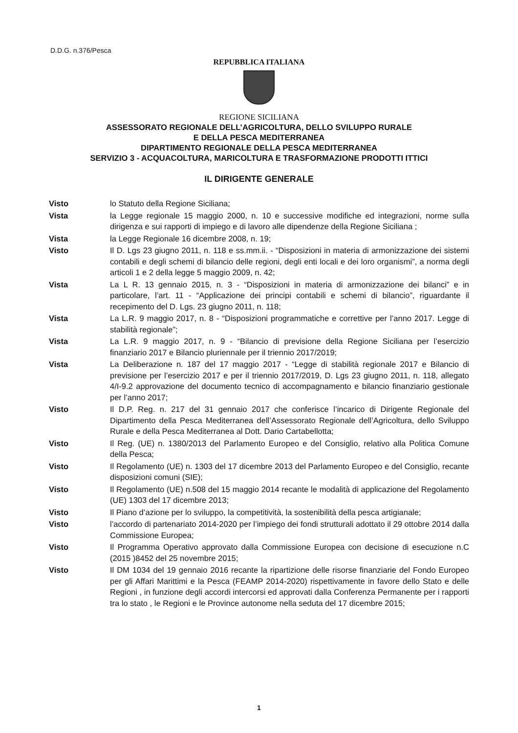D.D.G. n.376/Pesca
REPUBBLICA ITALIANA
REGIONE SICILIANA
ASSESSORATO REGIONALE DELL’AGRICOLTURA, DELLO SVILUPPO RURALE
E DELLA PESCA MEDITERRANEA
DIPARTIMENTO REGIONALE DELLA PESCA MEDITERRANEA
SERVIZIO 3 - ACQUACOLTURA, MARICOLTURA E TRASFORMAZIONE PRODOTTI ITTICI
IL DIRIGENTE GENERALE
| Visto | lo Statuto della Regione Siciliana; |
| Vista | la Legge regionale 15 maggio 2000, n. 10 e successive modifiche ed integrazioni, norme sulla dirigenza e sui rapporti di impiego e di lavoro alle dipendenze della Regione Siciliana ; |
| Vista | la Legge Regionale 16 dicembre 2008, n. 19; |
| Visto | Il D. Lgs 23 giugno 2011, n. 118 e ss.mm.ii. - “Disposizioni in materia di armonizzazione dei sistemi contabili e degli schemi di bilancio delle regioni, degli enti locali e dei loro organismi”, a norma degli articoli 1 e 2 della legge 5 maggio 2009, n. 42; |
| Vista | La L R. 13 gennaio 2015, n. 3 - “Disposizioni in materia di armonizzazione dei bilanci” e in particolare, l’art. 11 - “Applicazione dei principi contabili e schemi di bilancio”, riguardante il recepimento del D. Lgs. 23 giugno 2011, n. 118; |
| Vista | La L.R. 9 maggio 2017, n. 8 - “Disposizioni programmatiche e correttive per l’anno 2017. Legge di stabilità regionale”; |
| Vista | La L.R. 9 maggio 2017, n. 9 - “Bilancio di previsione della Regione Siciliana per l’esercizio finanziario 2017 e Bilancio pluriennale per il triennio 2017/2019; |
| Vista | La Deliberazione n. 187 del 17 maggio 2017 - “Legge di stabilità regionale 2017 e Bilancio di previsione per l’esercizio 2017 e per il triennio 2017/2019, D. Lgs 23 giugno 2011, n. 118, allegato 4/I-9.2 approvazione del documento tecnico di accompagnamento e bilancio finanziario gestionale per l’anno 2017; |
| Visto | Il D.P. Reg. n. 217 del 31 gennaio 2017 che conferisce l’incarico di Dirigente Regionale del Dipartimento della Pesca Mediterranea dell’Assessorato Regionale dell’Agricoltura, dello Sviluppo Rurale e della Pesca Mediterranea al Dott. Dario Cartabellotta; |
| Visto | Il Reg. (UE) n. 1380/2013 del Parlamento Europeo e del Consiglio, relativo alla Politica Comune della Pesca; |
| Visto | Il Regolamento (UE) n. 1303 del 17 dicembre 2013 del Parlamento Europeo e del Consiglio, recante disposizioni comuni (SIE); |
| Visto | Il Regolamento (UE) n.508 del 15 maggio 2014 recante le modalità di applicazione del Regolamento (UE) 1303 del 17 dicembre 2013; |
| Visto | Il Piano d’azione per lo sviluppo, la competitività, la sostenibilità della pesca artigianale; |
| Visto | l’accordo di partenariato 2014-2020 per l’impiego dei fondi strutturali adottato il 29 ottobre 2014 dalla Commissione Europea; |
| Visto | Il Programma Operativo approvato dalla Commissione Europea con decisione di esecuzione n.C (2015 )8452 del 25 novembre 2015; |
| Visto | Il DM 1034 del 19 gennaio 2016 recante la ripartizione delle risorse finanziarie del Fondo Europeo per gli Affari Marittimi e la Pesca (FEAMP 2014-2020) rispettivamente in favore dello Stato e delle Regioni , in funzione degli accordi intercorsi ed approvati dalla Conferenza Permanente per i rapporti tra lo stato , le Regioni e le Province autonome nella seduta del 17 dicembre 2015; |
1